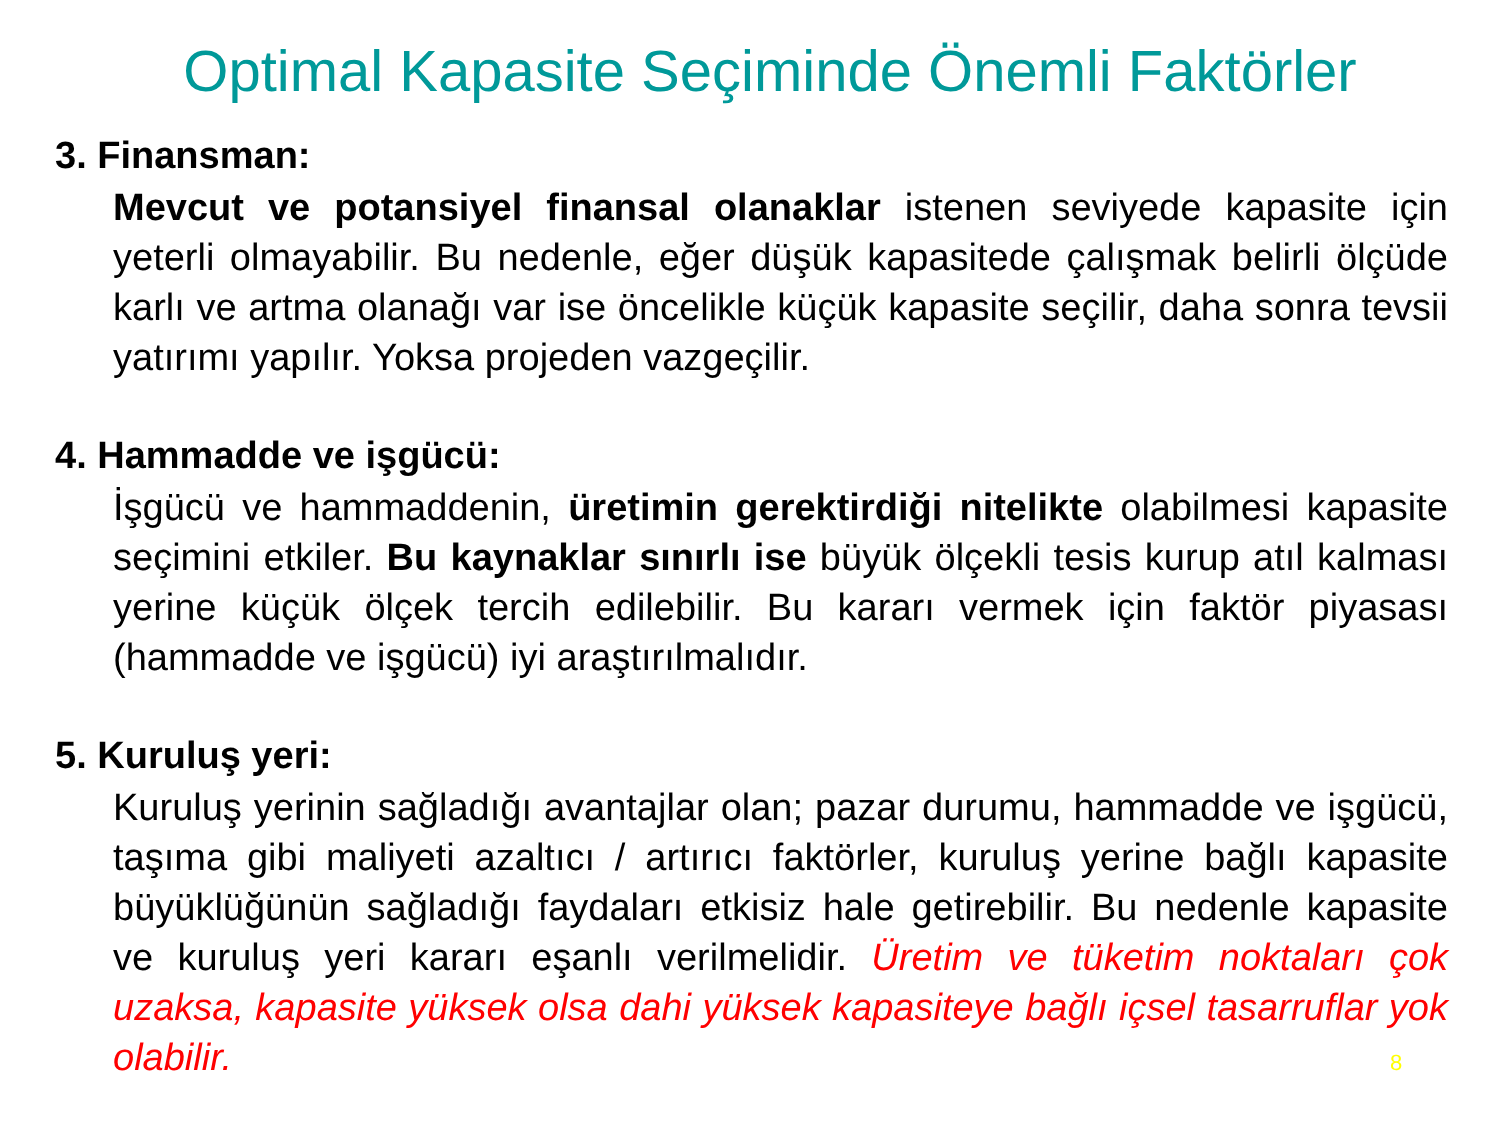Optimal Kapasite Seçiminde Önemli Faktörler
3. Finansman:
Mevcut ve potansiyel finansal olanaklar istenen seviyede kapasite için yeterli olmayabilir. Bu nedenle, eğer düşük kapasitede çalışmak belirli ölçüde karlı ve artma olanağı var ise öncelikle küçük kapasite seçilir, daha sonra tevsii yatırımı yapılır. Yoksa projeden vazgeçilir.
4. Hammadde ve işgücü:
İşgücü ve hammaddenin, üretimin gerektirdiği nitelikte olabilmesi kapasite seçimini etkiler. Bu kaynaklar sınırlı ise büyük ölçekli tesis kurup atıl kalması yerine küçük ölçek tercih edilebilir. Bu kararı vermek için faktör piyasası (hammadde ve işgücü) iyi araştırılmalıdır.
5. Kuruluş yeri:
Kuruluş yerinin sağladığı avantajlar olan; pazar durumu, hammadde ve işgücü, taşıma gibi maliyeti azaltıcı / artırıcı faktörler, kuruluş yerine bağlı kapasite büyüklüğünün sağladığı faydaları etkisiz hale getirebilir. Bu nedenle kapasite ve kuruluş yeri kararı eşanlı verilmelidir. Üretim ve tüketim noktaları çok uzaksa, kapasite yüksek olsa dahi yüksek kapasiteye bağlı içsel tasarruflar yok olabilir.
8